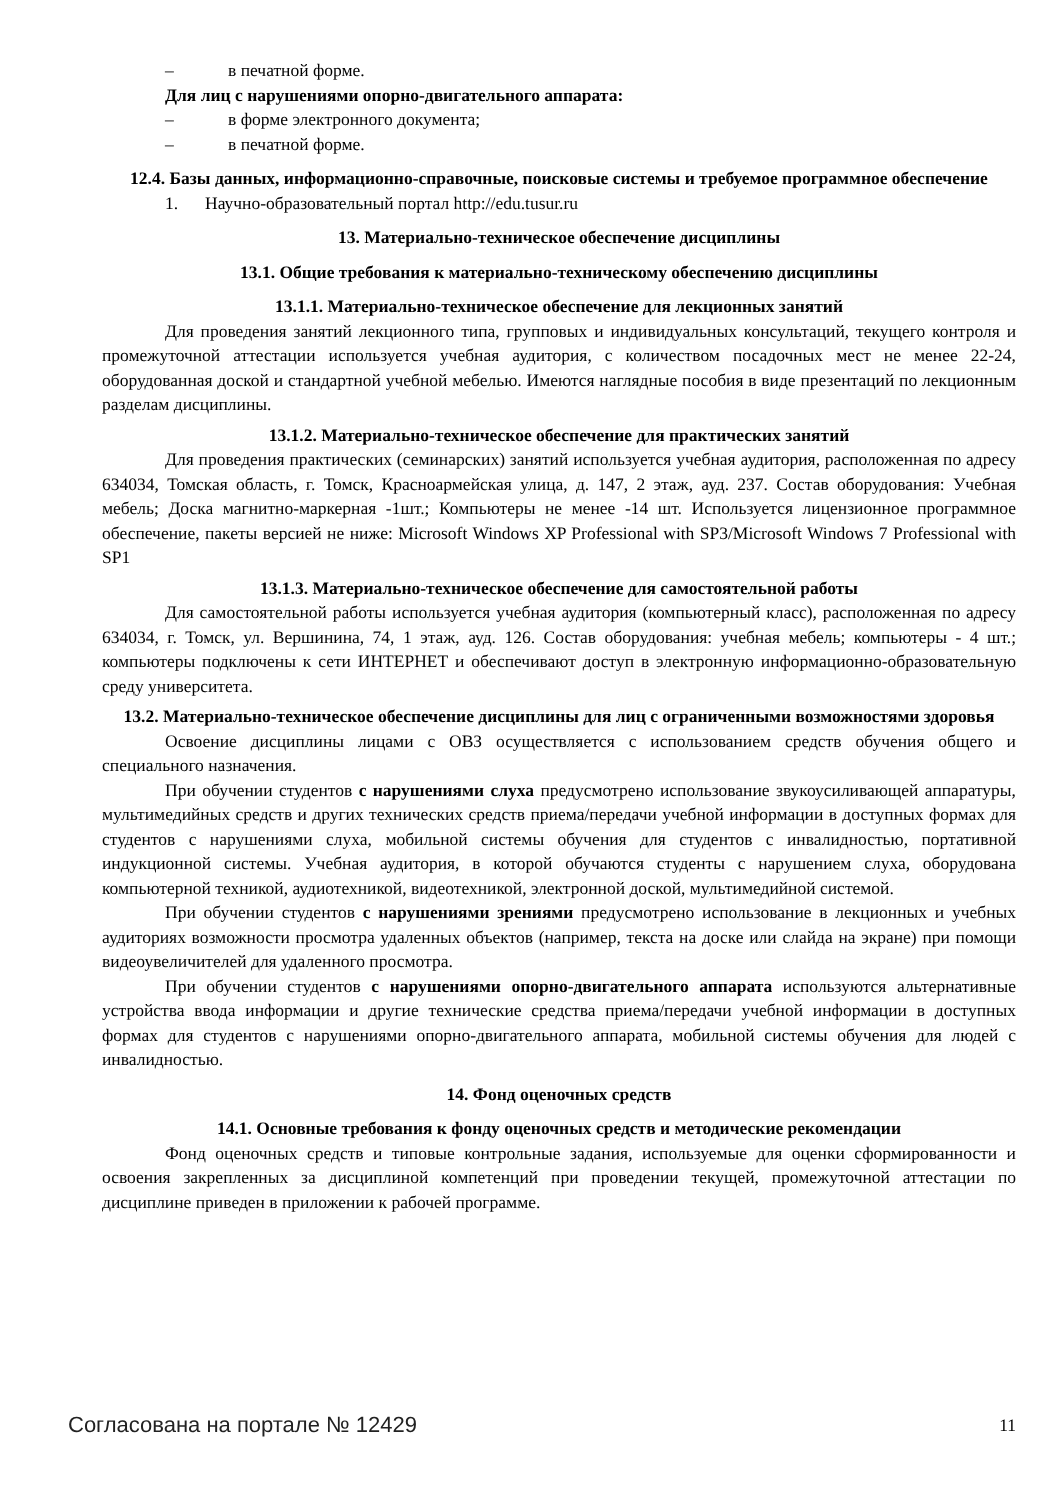– в печатной форме.
Для лиц с нарушениями опорно-двигательного аппарата:
– в форме электронного документа;
– в печатной форме.
12.4. Базы данных, информационно-справочные, поисковые системы и требуемое программное обеспечение
1. Научно-образовательный портал http://edu.tusur.ru
13. Материально-техническое обеспечение дисциплины
13.1. Общие требования к материально-техническому обеспечению дисциплины
13.1.1. Материально-техническое обеспечение для лекционных занятий
Для проведения занятий лекционного типа, групповых и индивидуальных консультаций, текущего контроля и промежуточной аттестации используется учебная аудитория, с количеством посадочных мест не менее 22-24, оборудованная доской и стандартной учебной мебелью. Имеются наглядные пособия в виде презентаций по лекционным разделам дисциплины.
13.1.2. Материально-техническое обеспечение для практических занятий
Для проведения практических (семинарских) занятий используется учебная аудитория, расположенная по адресу 634034, Томская область, г. Томск, Красноармейская улица, д. 147, 2 этаж, ауд. 237. Состав оборудования: Учебная мебель; Доска магнитно-маркерная -1шт.; Компьютеры не менее -14 шт. Используется лицензионное программное обеспечение, пакеты версией не ниже: Microsoft Windows XP Professional with SP3/Microsoft Windows 7 Professional with SP1
13.1.3. Материально-техническое обеспечение для самостоятельной работы
Для самостоятельной работы используется учебная аудитория (компьютерный класс), расположенная по адресу 634034, г. Томск, ул. Вершинина, 74, 1 этаж, ауд. 126. Состав оборудования: учебная мебель; компьютеры - 4 шт.; компьютеры подключены к сети ИНТЕРНЕТ и обеспечивают доступ в электронную информационно-образовательную среду университета.
13.2. Материально-техническое обеспечение дисциплины для лиц с ограниченными возможностями здоровья
Освоение дисциплины лицами с ОВЗ осуществляется с использованием средств обучения общего и специального назначения.
При обучении студентов с нарушениями слуха предусмотрено использование звукоусиливающей аппаратуры, мультимедийных средств и других технических средств приема/передачи учебной информации в доступных формах для студентов с нарушениями слуха, мобильной системы обучения для студентов с инвалидностью, портативной индукционной системы. Учебная аудитория, в которой обучаются студенты с нарушением слуха, оборудована компьютерной техникой, аудиотехникой, видеотехникой, электронной доской, мультимедийной системой.
При обучении студентов с нарушениями зрениями предусмотрено использование в лекционных и учебных аудиториях возможности просмотра удаленных объектов (например, текста на доске или слайда на экране) при помощи видеоувеличителей для удаленного просмотра.
При обучении студентов с нарушениями опорно-двигательного аппарата используются альтернативные устройства ввода информации и другие технические средства приема/передачи учебной информации в доступных формах для студентов с нарушениями опорно-двигательного аппарата, мобильной системы обучения для людей с инвалидностью.
14. Фонд оценочных средств
14.1. Основные требования к фонду оценочных средств и методические рекомендации
Фонд оценочных средств и типовые контрольные задания, используемые для оценки сформированности и освоения закрепленных за дисциплиной компетенций при проведении текущей, промежуточной аттестации по дисциплине приведен в приложении к рабочей программе.
Согласована на портале № 12429 11